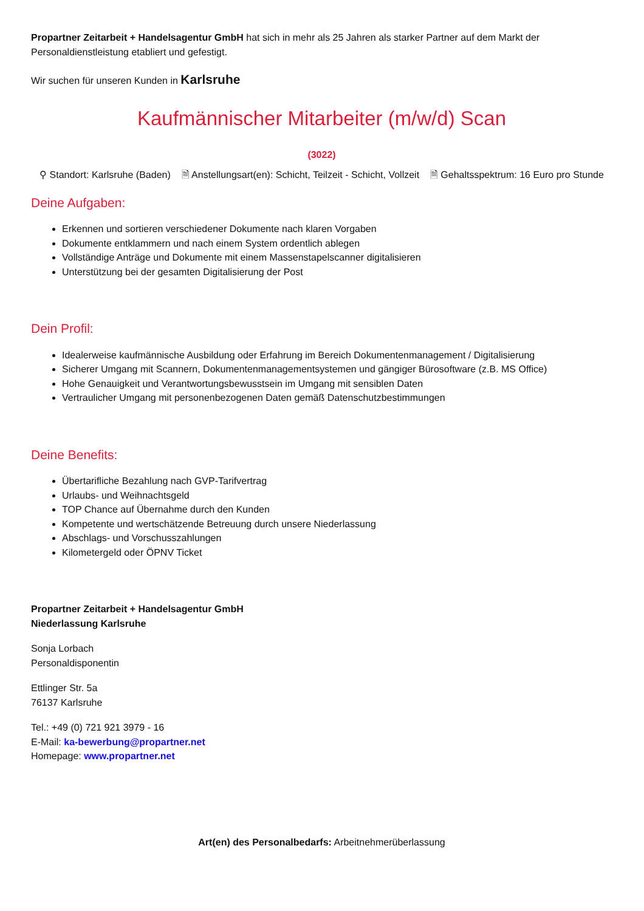Propartner Zeitarbeit + Handelsagentur GmbH hat sich in mehr als 25 Jahren als starker Partner auf dem Markt der Personaldienstleistung etabliert und gefestigt.
Wir suchen für unseren Kunden in Karlsruhe
Kaufmännischer Mitarbeiter (m/w/d) Scan
(3022)
⚲ Standort: Karlsruhe (Baden) 🗎 Anstellungsart(en): Schicht, Teilzeit - Schicht, Vollzeit 🗎 Gehaltsspektrum: 16 Euro pro Stunde
Deine Aufgaben:
Erkennen und sortieren verschiedener Dokumente nach klaren Vorgaben
Dokumente entklammern und nach einem System ordentlich ablegen
Vollständige Anträge und Dokumente mit einem Massenstapelscanner digitalisieren
Unterstützung bei der gesamten Digitalisierung der Post
Dein Profil:
Idealerweise kaufmännische Ausbildung oder Erfahrung im Bereich Dokumentenmanagement / Digitalisierung
Sicherer Umgang mit Scannern, Dokumentenmanagementsystemen und gängiger Bürosoftware (z.B. MS Office)
Hohe Genauigkeit und Verantwortungsbewusstsein im Umgang mit sensiblen Daten
Vertraulicher Umgang mit personenbezogenen Daten gemäß Datenschutzbestimmungen
Deine Benefits:
Übertarifliche Bezahlung nach GVP-Tarifvertrag
Urlaubs- und Weihnachtsgeld
TOP Chance auf Übernahme durch den Kunden
Kompetente und wertschätzende Betreuung durch unsere Niederlassung
Abschlags- und Vorschusszahlungen
Kilometergeld oder ÖPNV Ticket
Propartner Zeitarbeit + Handelsagentur GmbH
Niederlassung Karlsruhe
Sonja Lorbach
Personaldisponentin
Ettlinger Str. 5a
76137 Karlsruhe
Tel.: +49 (0) 721 921 3979 - 16
E-Mail: ka-bewerbung@propartner.net
Homepage: www.propartner.net
Art(en) des Personalbedarfs: Arbeitnehmerüberlassung